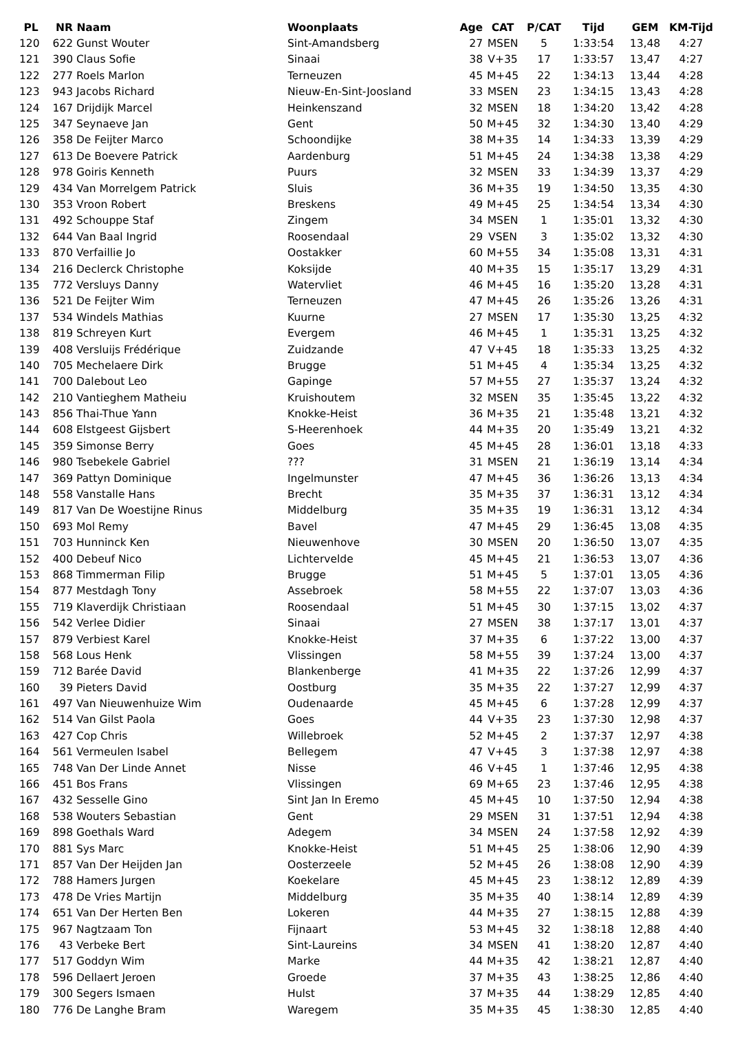| PL | NR | Naam | Woonplaats | Age | CAT | P/CAT | Tijd | GEM | KM-Tijd |
| --- | --- | --- | --- | --- | --- | --- | --- | --- | --- |
| 120 | 622 | Gunst Wouter | Sint-Amandsberg | 27 | MSEN | 5 | 1:33:54 | 13,48 | 4:27 |
| 121 | 390 | Claus Sofie | Sinaai | 38 | V+35 | 17 | 1:33:57 | 13,47 | 4:27 |
| 122 | 277 | Roels Marlon | Terneuzen | 45 | M+45 | 22 | 1:34:13 | 13,44 | 4:28 |
| 123 | 943 | Jacobs Richard | Nieuw-En-Sint-Joosland | 33 | MSEN | 23 | 1:34:15 | 13,43 | 4:28 |
| 124 | 167 | Drijdijk Marcel | Heinkenszand | 32 | MSEN | 18 | 1:34:20 | 13,42 | 4:28 |
| 125 | 347 | Seynaeve Jan | Gent | 50 | M+45 | 32 | 1:34:30 | 13,40 | 4:29 |
| 126 | 358 | De Feijter Marco | Schoondijke | 38 | M+35 | 14 | 1:34:33 | 13,39 | 4:29 |
| 127 | 613 | De Boevere Patrick | Aardenburg | 51 | M+45 | 24 | 1:34:38 | 13,38 | 4:29 |
| 128 | 978 | Goiris Kenneth | Puurs | 32 | MSEN | 33 | 1:34:39 | 13,37 | 4:29 |
| 129 | 434 | Van Morrelgem Patrick | Sluis | 36 | M+35 | 19 | 1:34:50 | 13,35 | 4:30 |
| 130 | 353 | Vroon Robert | Breskens | 49 | M+45 | 25 | 1:34:54 | 13,34 | 4:30 |
| 131 | 492 | Schouppe Staf | Zingem | 34 | MSEN | 1 | 1:35:01 | 13,32 | 4:30 |
| 132 | 644 | Van Baal Ingrid | Roosendaal | 29 | VSEN | 3 | 1:35:02 | 13,32 | 4:30 |
| 133 | 870 | Verfaillie Jo | Oostakker | 60 | M+55 | 34 | 1:35:08 | 13,31 | 4:31 |
| 134 | 216 | Declerck Christophe | Koksijde | 40 | M+35 | 15 | 1:35:17 | 13,29 | 4:31 |
| 135 | 772 | Versluys Danny | Watervliet | 46 | M+45 | 16 | 1:35:20 | 13,28 | 4:31 |
| 136 | 521 | De Feijter Wim | Terneuzen | 47 | M+45 | 26 | 1:35:26 | 13,26 | 4:31 |
| 137 | 534 | Windels Mathias | Kuurne | 27 | MSEN | 17 | 1:35:30 | 13,25 | 4:32 |
| 138 | 819 | Schreyen Kurt | Evergem | 46 | M+45 | 1 | 1:35:31 | 13,25 | 4:32 |
| 139 | 408 | Versluijs Frédérique | Zuidzande | 47 | V+45 | 18 | 1:35:33 | 13,25 | 4:32 |
| 140 | 705 | Mechelaere Dirk | Brugge | 51 | M+45 | 4 | 1:35:34 | 13,25 | 4:32 |
| 141 | 700 | Dalebout Leo | Gapinge | 57 | M+55 | 27 | 1:35:37 | 13,24 | 4:32 |
| 142 | 210 | Vantieghem Matheiu | Kruishoutem | 32 | MSEN | 35 | 1:35:45 | 13,22 | 4:32 |
| 143 | 856 | Thai-Thue Yann | Knokke-Heist | 36 | M+35 | 21 | 1:35:48 | 13,21 | 4:32 |
| 144 | 608 | Elstgeest Gijsbert | S-Heerenhoek | 44 | M+35 | 20 | 1:35:49 | 13,21 | 4:32 |
| 145 | 359 | Simonse Berry | Goes | 45 | M+45 | 28 | 1:36:01 | 13,18 | 4:33 |
| 146 | 980 | Tsebekele Gabriel | ??? | 31 | MSEN | 21 | 1:36:19 | 13,14 | 4:34 |
| 147 | 369 | Pattyn Dominique | Ingelmunster | 47 | M+45 | 36 | 1:36:26 | 13,13 | 4:34 |
| 148 | 558 | Vanstalle Hans | Brecht | 35 | M+35 | 37 | 1:36:31 | 13,12 | 4:34 |
| 149 | 817 | Van De Woestijne Rinus | Middelburg | 35 | M+35 | 19 | 1:36:31 | 13,12 | 4:34 |
| 150 | 693 | Mol Remy | Bavel | 47 | M+45 | 29 | 1:36:45 | 13,08 | 4:35 |
| 151 | 703 | Hunninck Ken | Nieuwenhove | 30 | MSEN | 20 | 1:36:50 | 13,07 | 4:35 |
| 152 | 400 | Debeuf Nico | Lichtervelde | 45 | M+45 | 21 | 1:36:53 | 13,07 | 4:36 |
| 153 | 868 | Timmerman Filip | Brugge | 51 | M+45 | 5 | 1:37:01 | 13,05 | 4:36 |
| 154 | 877 | Mestdagh Tony | Assebroek | 58 | M+55 | 22 | 1:37:07 | 13,03 | 4:36 |
| 155 | 719 | Klaverdijk Christiaan | Roosendaal | 51 | M+45 | 30 | 1:37:15 | 13,02 | 4:37 |
| 156 | 542 | Verlee Didier | Sinaai | 27 | MSEN | 38 | 1:37:17 | 13,01 | 4:37 |
| 157 | 879 | Verbiest Karel | Knokke-Heist | 37 | M+35 | 6 | 1:37:22 | 13,00 | 4:37 |
| 158 | 568 | Lous Henk | Vlissingen | 58 | M+55 | 39 | 1:37:24 | 13,00 | 4:37 |
| 159 | 712 | Barée David | Blankenberge | 41 | M+35 | 22 | 1:37:26 | 12,99 | 4:37 |
| 160 | 39 | Pieters David | Oostburg | 35 | M+35 | 22 | 1:37:27 | 12,99 | 4:37 |
| 161 | 497 | Van Nieuwenhuize Wim | Oudenaarde | 45 | M+45 | 6 | 1:37:28 | 12,99 | 4:37 |
| 162 | 514 | Van Gilst Paola | Goes | 44 | V+35 | 23 | 1:37:30 | 12,98 | 4:37 |
| 163 | 427 | Cop Chris | Willebroek | 52 | M+45 | 2 | 1:37:37 | 12,97 | 4:38 |
| 164 | 561 | Vermeulen Isabel | Bellegem | 47 | V+45 | 3 | 1:37:38 | 12,97 | 4:38 |
| 165 | 748 | Van Der Linde Annet | Nisse | 46 | V+45 | 1 | 1:37:46 | 12,95 | 4:38 |
| 166 | 451 | Bos Frans | Vlissingen | 69 | M+65 | 23 | 1:37:46 | 12,95 | 4:38 |
| 167 | 432 | Sesselle Gino | Sint Jan In Eremo | 45 | M+45 | 10 | 1:37:50 | 12,94 | 4:38 |
| 168 | 538 | Wouters Sebastian | Gent | 29 | MSEN | 31 | 1:37:51 | 12,94 | 4:38 |
| 169 | 898 | Goethals Ward | Adegem | 34 | MSEN | 24 | 1:37:58 | 12,92 | 4:39 |
| 170 | 881 | Sys Marc | Knokke-Heist | 51 | M+45 | 25 | 1:38:06 | 12,90 | 4:39 |
| 171 | 857 | Van Der Heijden Jan | Oosterzeele | 52 | M+45 | 26 | 1:38:08 | 12,90 | 4:39 |
| 172 | 788 | Hamers Jurgen | Koekelare | 45 | M+45 | 23 | 1:38:12 | 12,89 | 4:39 |
| 173 | 478 | De Vries Martijn | Middelburg | 35 | M+35 | 40 | 1:38:14 | 12,89 | 4:39 |
| 174 | 651 | Van Der Herten Ben | Lokeren | 44 | M+35 | 27 | 1:38:15 | 12,88 | 4:39 |
| 175 | 967 | Nagtzaam Ton | Fijnaart | 53 | M+45 | 32 | 1:38:18 | 12,88 | 4:40 |
| 176 | 43 | Verbeke Bert | Sint-Laureins | 34 | MSEN | 41 | 1:38:20 | 12,87 | 4:40 |
| 177 | 517 | Goddyn Wim | Marke | 44 | M+35 | 42 | 1:38:21 | 12,87 | 4:40 |
| 178 | 596 | Dellaert Jeroen | Groede | 37 | M+35 | 43 | 1:38:25 | 12,86 | 4:40 |
| 179 | 300 | Segers Ismaen | Hulst | 37 | M+35 | 44 | 1:38:29 | 12,85 | 4:40 |
| 180 | 776 | De Langhe Bram | Waregem | 35 | M+35 | 45 | 1:38:30 | 12,85 | 4:40 |